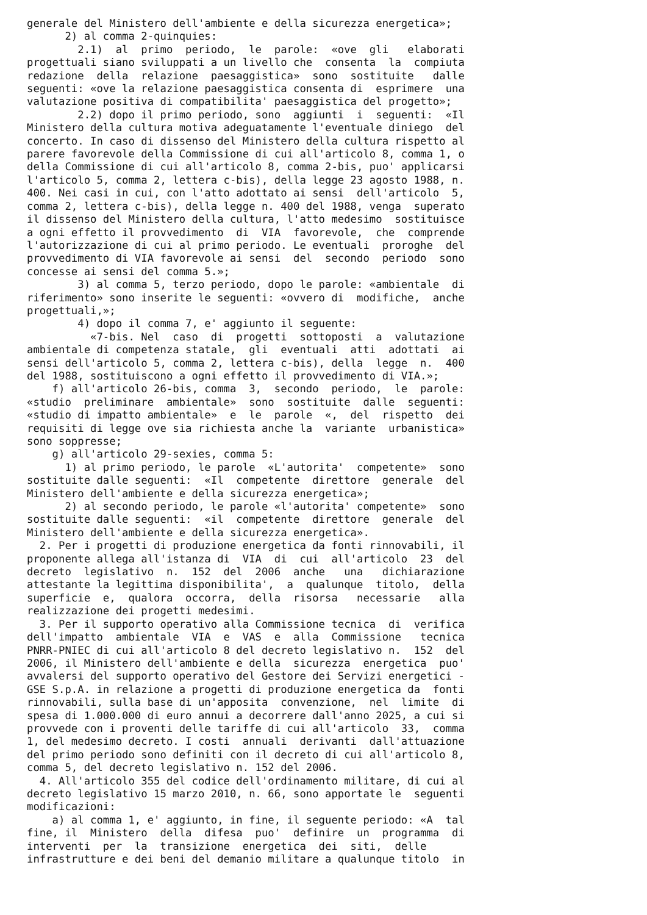generale del Ministero dell'ambiente e della sicurezza energetica»;
      2) al comma 2-quinquies:
        2.1)  al  primo  periodo,  le  parole:  «ove  gli   elaborati
progettuali siano sviluppati a un livello che  consenta  la  compiuta
redazione  della  relazione  paesaggistica»  sono  sostituite   dalle
seguenti: «ove la relazione paesaggistica consenta di  esprimere  una
valutazione positiva di compatibilita' paesaggistica del progetto»;
        2.2) dopo il primo periodo, sono  aggiunti  i  seguenti:  «Il
Ministero della cultura motiva adeguatamente l'eventuale diniego  del
concerto. In caso di dissenso del Ministero della cultura rispetto al
parere favorevole della Commissione di cui all'articolo 8, comma 1, o
della Commissione di cui all'articolo 8, comma 2-bis, puo' applicarsi
l'articolo 5, comma 2, lettera c-bis), della legge 23 agosto 1988, n.
400. Nei casi in cui, con l'atto adottato ai sensi  dell'articolo  5,
comma 2, lettera c-bis), della legge n. 400 del 1988, venga  superato
il dissenso del Ministero della cultura, l'atto medesimo  sostituisce
a ogni effetto il provvedimento  di  VIA  favorevole,  che  comprende
l'autorizzazione di cui al primo periodo. Le eventuali  proroghe  del
provvedimento di VIA favorevole ai sensi  del  secondo  periodo  sono
concesse ai sensi del comma 5.»;
        3) al comma 5, terzo periodo, dopo le parole: «ambientale  di
riferimento» sono inserite le seguenti: «ovvero di  modifiche,  anche
progettuali,»;
        4) dopo il comma 7, e' aggiunto il seguente:
          «7-bis. Nel  caso  di  progetti  sottoposti  a  valutazione
ambientale di competenza statale,  gli  eventuali  atti  adottati  ai
sensi dell'articolo 5, comma 2, lettera c-bis), della  legge  n.  400
del 1988, sostituiscono a ogni effetto il provvedimento di VIA.»;
    f) all'articolo 26-bis, comma  3,  secondo  periodo,  le  parole:
«studio  preliminare  ambientale»  sono  sostituite  dalle  seguenti:
«studio di impatto ambientale»  e  le  parole  «,  del  rispetto  dei
requisiti di legge ove sia richiesta anche la  variante  urbanistica»
sono soppresse;
    g) all'articolo 29-sexies, comma 5:
      1) al primo periodo, le parole  «L'autorita'  competente»  sono
sostituite dalle seguenti:  «Il  competente  direttore  generale  del
Ministero dell'ambiente e della sicurezza energetica»;
      2) al secondo periodo, le parole «l'autorita' competente»  sono
sostituite dalle seguenti:  «il  competente  direttore  generale  del
Ministero dell'ambiente e della sicurezza energetica».
  2. Per i progetti di produzione energetica da fonti rinnovabili, il
proponente allega all'istanza di  VIA  di  cui  all'articolo  23  del
decreto  legislativo  n.  152  del  2006  anche   una   dichiarazione
attestante la legittima disponibilita',  a  qualunque  titolo,  della
superficie  e,  qualora  occorra,  della  risorsa   necessarie   alla
realizzazione dei progetti medesimi.
  3. Per il supporto operativo alla Commissione tecnica  di  verifica
dell'impatto  ambientale  VIA  e  VAS  e  alla  Commissione   tecnica
PNRR-PNIEC di cui all'articolo 8 del decreto legislativo n.  152  del
2006, il Ministero dell'ambiente e della  sicurezza  energetica  puo'
avvalersi del supporto operativo del Gestore dei Servizi energetici -
GSE S.p.A. in relazione a progetti di produzione energetica da  fonti
rinnovabili, sulla base di un'apposita  convenzione,  nel  limite  di
spesa di 1.000.000 di euro annui a decorrere dall'anno 2025, a cui si
provvede con i proventi delle tariffe di cui all'articolo  33,  comma
1, del medesimo decreto. I costi  annuali  derivanti  dall'attuazione
del primo periodo sono definiti con il decreto di cui all'articolo 8,
comma 5, del decreto legislativo n. 152 del 2006.
  4. All'articolo 355 del codice dell'ordinamento militare, di cui al
decreto legislativo 15 marzo 2010, n. 66, sono apportate le  seguenti
modificazioni:
    a) al comma 1, e' aggiunto, in fine, il seguente periodo: «A  tal
fine, il  Ministero  della  difesa  puo'  definire  un  programma  di
interventi  per  la  transizione  energetica  dei  siti,  delle
infrastrutture e dei beni del demanio militare a qualunque titolo  in